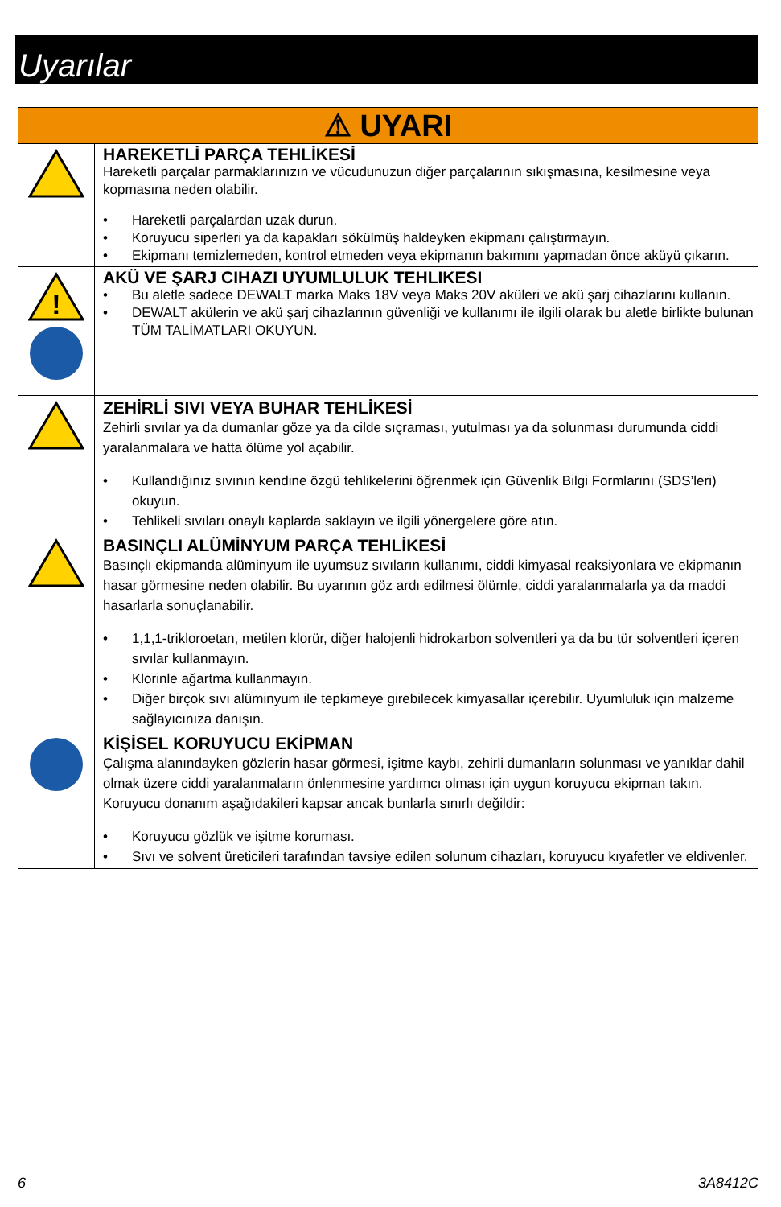Uyarılar
| ⚠ UYARI | |
| --- | --- |
| | HAREKETLİ PARÇA TEHLİKESİ Hareketli parçalar parmaklarınızın ve vücudunuzun diğer parçalarının sıkışmasına, kesilmesine veya kopmasına neden olabilir. • Hareketli parçalardan uzak durun. • Koruyucu siperleri ya da kapakları sökülmüş haldeyken ekipmanı çalıştırmayın. • Ekipmanı temizlemeden, kontrol etmeden veya ekipmanın bakımını yapmadan önce aküyü çıkarın. |
| ! | AKÜ VE ŞARJ CIHAZI UYUMLULUK TEHLIKESI • Bu aletle sadece DEWALT marka Maks 18V veya Maks 20V aküleri ve akü şarj cihazlarını kullanın. • DEWALT akülerin ve akü şarj cihazlarının güvenliği ve kullanımı ile ilgili olarak bu aletle birlikte bulunan TÜM TALİMATLARI OKUYUN. |
| | ZEHİRLİ SIVI VEYA BUHAR TEHLİKESİ Zehirli sıvılar ya da dumanlar göze ya da cilde sıçraması, yutulması ya da solunması durumunda ciddi yaralanmalara ve hatta ölüme yol açabilir. • Kullandığınız sıvının kendine özgü tehlikelerini öğrenmek için Güvenlik Bilgi Formlarını (SDS’leri) okuyun. • Tehlikeli sıvıları onaylı kaplarda saklayın ve ilgili yönergelere göre atın. |
| | BASINÇLI ALÜMİNYUM PARÇA TEHLİKESİ Basınçlı ekipmanda alüminyum ile uyumsuz sıvıların kullanımı, ciddi kimyasal reaksiyonlara ve ekipmanın hasar görmesine neden olabilir. Bu uyarının göz ardı edilmesi ölümle, ciddi yaralanmalarla ya da maddi hasarlarla sonuçlanabilir. • 1,1,1-trikloroetan, metilen klorür, diğer halojenli hidrokarbon solventleri ya da bu tür solventleri içeren sıvılar kullanmayın. • Klorinle ağartma kullanmayın. • Diğer birçok sıvı alüminyum ile tepkimeye girebilecek kimyasallar içerebilir. Uyumluluk için malzeme sağlayıcınıza danışın. |
| | KİŞİSEL KORUYUCU EKİPMAN Çalışma alanındayken gözlerin hasar görmesi, işitme kaybı, zehirli dumanların solunması ve yanıklar dahil olmak üzere ciddi yaralanmaların önlenmesine yardımcı olması için uygun koruyucu ekipman takın. Koruyucu donanım aşağıdakileri kapsar ancak bunlarla sınırlı değildir: • Koruyucu gözlük ve işitme koruması. • Sıvı ve solvent üreticileri tarafından tavsiye edilen solunum cihazları, koruyucu kıyafetler ve eldivenler. |
6 3A8412C